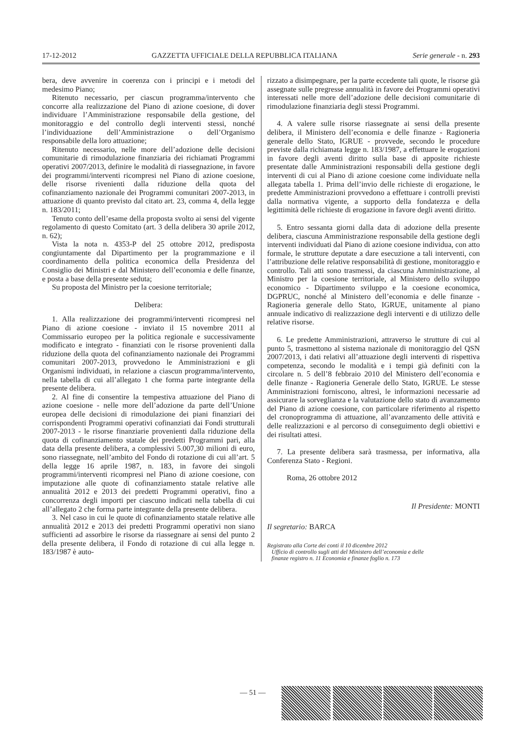17-12-2012 GAZZETTA UFFICIALE DELLA REPUBBLICA ITALIANA Serie generale - n. 293
bera, deve avvenire in coerenza con i principi e i metodi del medesimo Piano;
Ritenuto necessario, per ciascun programma/intervento che concorre alla realizzazione del Piano di azione coesione, di dover individuare l’Amministrazione responsabile della gestione, del monitoraggio e del controllo degli interventi stessi, nonché l’individuazione dell’Amministrazione o dell’Organismo responsabile della loro attuazione;
Ritenuto necessario, nelle more dell’adozione delle decisioni comunitarie di rimodulazione finanziaria dei richiamati Programmi operativi 2007/2013, definire le modalità di riassegnazione, in favore dei programmi/interventi ricompresi nel Piano di azione coesione, delle risorse rivenienti dalla riduzione della quota del cofinanziamento nazionale dei Programmi comunitari 2007-2013, in attuazione di quanto previsto dal citato art. 23, comma 4, della legge n. 183/2011;
Tenuto conto dell’esame della proposta svolto ai sensi del vigente regolamento di questo Comitato (art. 3 della delibera 30 aprile 2012, n. 62);
Vista la nota n. 4353-P del 25 ottobre 2012, predisposta congiuntamente dal Dipartimento per la programmazione e il coordinamento della politica economica della Presidenza del Consiglio dei Ministri e dal Ministero dell’economia e delle finanze, e posta a base della presente seduta;
Su proposta del Ministro per la coesione territoriale;
Delibera:
1. Alla realizzazione dei programmi/interventi ricompresi nel Piano di azione coesione - inviato il 15 novembre 2011 al Commissario europeo per la politica regionale e successivamente modificato e integrato - finanziati con le risorse provenienti dalla riduzione della quota del cofinanziamento nazionale dei Programmi comunitari 2007-2013, provvedono le Amministrazioni e gli Organismi individuati, in relazione a ciascun programma/intervento, nella tabella di cui all’allegato 1 che forma parte integrante della presente delibera.
2. Al fine di consentire la tempestiva attuazione del Piano di azione coesione - nelle more dell’adozione da parte dell’Unione europea delle decisioni di rimodulazione dei piani finanziari dei corrispondenti Programmi operativi cofinanziati dai Fondi strutturali 2007-2013 - le risorse finanziarie provenienti dalla riduzione della quota di cofinanziamento statale dei predetti Programmi pari, alla data della presente delibera, a complessivi 5.007,30 milioni di euro, sono riassegnate, nell’ambito del Fondo di rotazione di cui all’art. 5 della legge 16 aprile 1987, n. 183, in favore dei singoli programmi/interventi ricompresi nel Piano di azione coesione, con imputazione alle quote di cofinanziamento statale relative alle annualità 2012 e 2013 dei predetti Programmi operativi, fino a concorrenza degli importi per ciascuno indicati nella tabella di cui all’allegato 2 che forma parte integrante della presente delibera.
3. Nel caso in cui le quote di cofinanziamento statale relative alle annualità 2012 e 2013 dei predetti Programmi operativi non siano sufficienti ad assorbire le risorse da riassegnare ai sensi del punto 2 della presente delibera, il Fondo di rotazione di cui alla legge n. 183/1987 è auto-
rizzato a disimpegnare, per la parte eccedente tali quote, le risorse già assegnate sulle pregresse annualità in favore dei Programmi operativi interessati nelle more dell’adozione delle decisioni comunitarie di rimodulazione finanziaria degli stessi Programmi.
4. A valere sulle risorse riassegnate ai sensi della presente delibera, il Ministero dell’economia e delle finanze - Ragioneria generale dello Stato, IGRUE - provvede, secondo le procedure previste dalla richiamata legge n. 183/1987, a effettuare le erogazioni in favore degli aventi diritto sulla base di apposite richieste presentate dalle Amministrazioni responsabili della gestione degli interventi di cui al Piano di azione coesione come individuate nella allegata tabella 1. Prima dell’invio delle richieste di erogazione, le predette Amministrazioni provvedono a effettuare i controlli previsti dalla normativa vigente, a supporto della fondatezza e della legittimità delle richieste di erogazione in favore degli aventi diritto.
5. Entro sessanta giorni dalla data di adozione della presente delibera, ciascuna Amministrazione responsabile della gestione degli interventi individuati dal Piano di azione coesione individua, con atto formale, le strutture deputate a dare esecuzione a tali interventi, con l’attribuzione delle relative responsabilità di gestione, monitoraggio e controllo. Tali atti sono trasmessi, da ciascuna Amministrazione, al Ministro per la coesione territoriale, al Ministero dello sviluppo economico - Dipartimento sviluppo e la coesione economica, DGPRUC, nonché al Ministero dell’economia e delle finanze - Ragioneria generale dello Stato, IGRUE, unitamente al piano annuale indicativo di realizzazione degli interventi e di utilizzo delle relative risorse.
6. Le predette Amministrazioni, attraverso le strutture di cui al punto 5, trasmettono al sistema nazionale di monitoraggio del QSN 2007/2013, i dati relativi all’attuazione degli interventi di rispettiva competenza, secondo le modalità e i tempi già definiti con la circolare n. 5 dell’8 febbraio 2010 del Ministero dell’economia e delle finanze - Ragioneria Generale dello Stato, IGRUE. Le stesse Amministrazioni forniscono, altresì, le informazioni necessarie ad assicurare la sorveglianza e la valutazione dello stato di avanzamento del Piano di azione coesione, con particolare riferimento al rispetto del cronoprogramma di attuazione, all’avanzamento delle attività e delle realizzazioni e al percorso di conseguimento degli obiettivi e dei risultati attesi.
7. La presente delibera sarà trasmessa, per informativa, alla Conferenza Stato - Regioni.
Roma, 26 ottobre 2012
Il Presidente: MONTI
Il segretario: BARCA
Registrato alla Corte dei conti il 10 dicembre 2012
Ufficio di controllo sugli atti del Ministero dell’economia e delle
finanze registro n. 11 Economia e finanze foglio n. 173
— 51 —